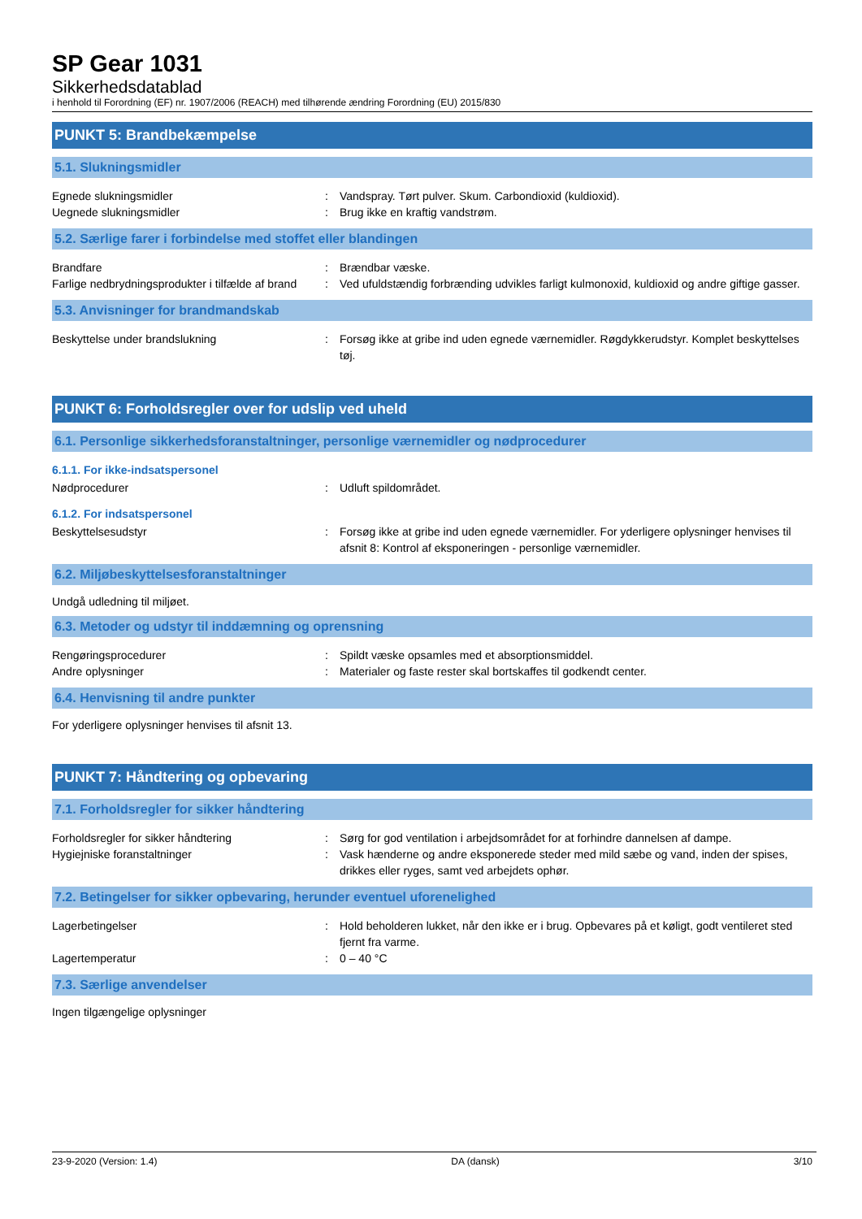SP Gear 1031
Sikkerhedsdatablad
i henhold til Forordning (EF) nr. 1907/2006 (REACH) med tilhørende ændring Forordning (EU) 2015/830
PUNKT 5: Brandbekæmpelse
5.1. Slukningsmidler
Egnede slukningsmidler : Vandspray. Tørt pulver. Skum. Carbondioxid (kuldioxid).
Uegnede slukningsmidler : Brug ikke en kraftig vandstrøm.
5.2. Særlige farer i forbindelse med stoffet eller blandingen
Brandfare : Brændbar væske.
Farlige nedbrydningsprodukter i tilfælde af brand
: Ved ufuldstændig forbrænding udvikles farligt kulmonoxid, kuldioxid og andre giftige gasser.
5.3. Anvisninger for brandmandskab
Beskyttelse under brandslukning : Forsøg ikke at gribe ind uden egnede værnemidler. Røgdykkerudstyr. Komplet beskyttelses tøj.
PUNKT 6: Forholdsregler over for udslip ved uheld
6.1. Personlige sikkerhedsforanstaltninger, personlige værnemidler og nødprocedurer
6.1.1. For ikke-indsatspersonel
Nødprocedurer : Udluft spildområdet.
6.1.2. For indsatspersonel
Beskyttelsesudstyr : Forsøg ikke at gribe ind uden egnede værnemidler. For yderligere oplysninger henvises til afsnit 8: Kontrol af eksponeringen - personlige værnemidler.
6.2. Miljøbeskyttelsesforanstaltninger
Undgå udledning til miljøet.
6.3. Metoder og udstyr til inddæmning og oprensning
Rengøringsprocedurer : Spildt væske opsamles med et absorptionsmiddel.
Andre oplysninger : Materialer og faste rester skal bortskaffes til godkendt center.
6.4. Henvisning til andre punkter
For yderligere oplysninger henvises til afsnit 13.
PUNKT 7: Håndtering og opbevaring
7.1. Forholdsregler for sikker håndtering
Forholdsregler for sikker håndtering : Sørg for god ventilation i arbejdsområdet for at forhindre dannelsen af dampe.
Hygiejniske foranstaltninger : Vask hænderne og andre eksponerede steder med mild sæbe og vand, inden der spises, drikkes eller ryges, samt ved arbejdets ophør.
7.2. Betingelser for sikker opbevaring, herunder eventuel uforenelighed
Lagerbetingelser : Hold beholderen lukket, når den ikke er i brug. Opbevares på et køligt, godt ventileret sted fjernt fra varme.
Lagertemperatur : 0 – 40 °C
7.3. Særlige anvendelser
Ingen tilgængelige oplysninger
23-9-2020 (Version: 1.4) DA (dansk) 3/10